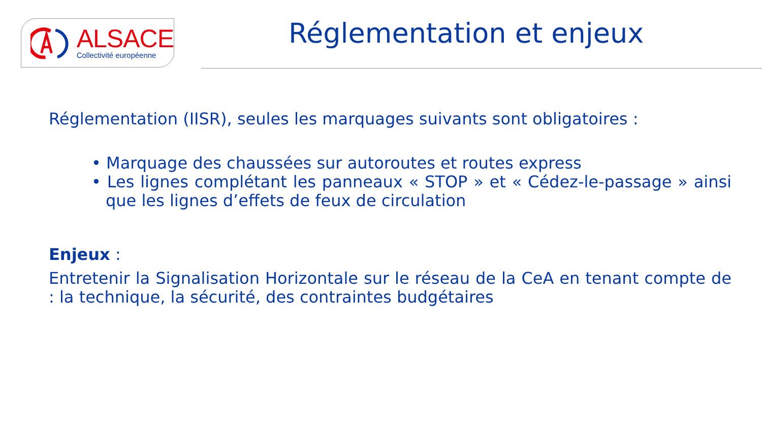ALSACE
Collectivité européenne
Réglementation et enjeux
Réglementation (IISR), seules les marquages suivants sont obligatoires :
• Marquage des chaussées sur autoroutes et routes express
• Les lignes complétant les panneaux « STOP » et « Cédez-le-passage » ainsi que les lignes d’effets de feux de circulation
Enjeux :
Entretenir la Signalisation Horizontale sur le réseau de la CeA en tenant compte de : la technique, la sécurité, des contraintes budgétaires